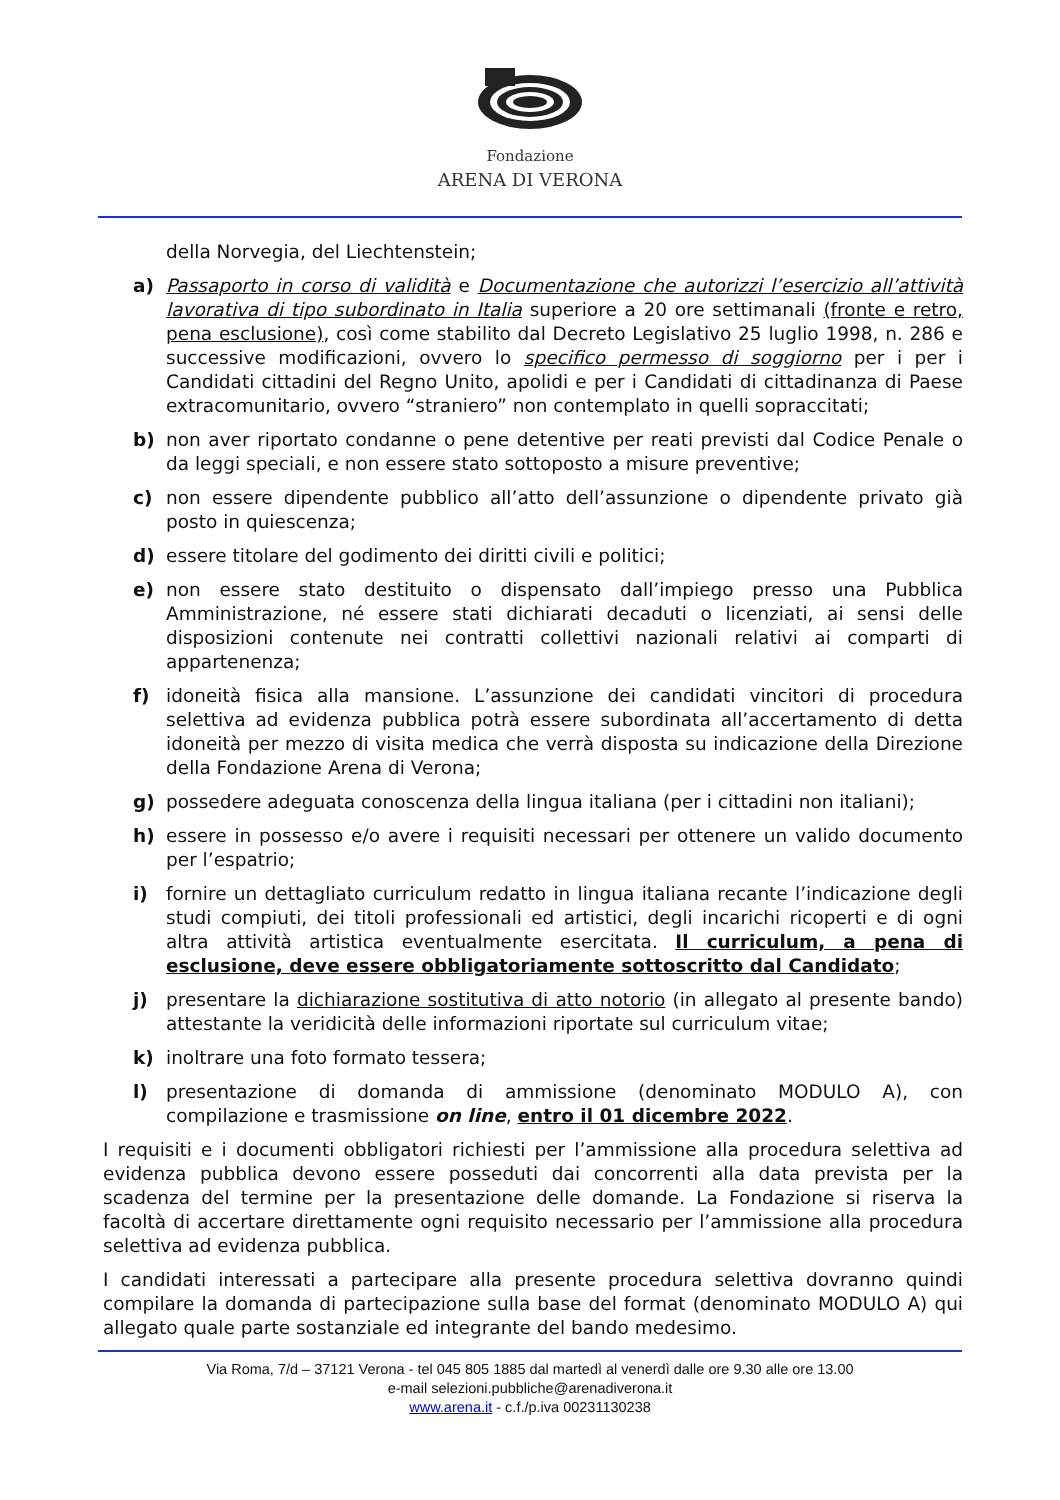Fondazione
ARENA DI VERONA
della Norvegia, del Liechtenstein;
a) Passaporto in corso di validità e Documentazione che autorizzi l’esercizio all’attività lavorativa di tipo subordinato in Italia superiore a 20 ore settimanali (fronte e retro, pena esclusione), così come stabilito dal Decreto Legislativo 25 luglio 1998, n. 286 e successive modificazioni, ovvero lo specifico permesso di soggiorno per i per i Candidati cittadini del Regno Unito, apolidi e per i Candidati di cittadinanza di Paese extracomunitario, ovvero “straniero” non contemplato in quelli sopraccitati;
b) non aver riportato condanne o pene detentive per reati previsti dal Codice Penale o da leggi speciali, e non essere stato sottoposto a misure preventive;
c) non essere dipendente pubblico all’atto dell’assunzione o dipendente privato già posto in quiescenza;
d) essere titolare del godimento dei diritti civili e politici;
e) non essere stato destituito o dispensato dall’impiego presso una Pubblica Amministrazione, né essere stati dichiarati decaduti o licenziati, ai sensi delle disposizioni contenute nei contratti collettivi nazionali relativi ai comparti di appartenenza;
f) idoneità fisica alla mansione. L’assunzione dei candidati vincitori di procedura selettiva ad evidenza pubblica potrà essere subordinata all’accertamento di detta idoneità per mezzo di visita medica che verrà disposta su indicazione della Direzione della Fondazione Arena di Verona;
g) possedere adeguata conoscenza della lingua italiana (per i cittadini non italiani);
h) essere in possesso e/o avere i requisiti necessari per ottenere un valido documento per l’espatrio;
i) fornire un dettagliato curriculum redatto in lingua italiana recante l’indicazione degli studi compiuti, dei titoli professionali ed artistici, degli incarichi ricoperti e di ogni altra attività artistica eventualmente esercitata. Il curriculum, a pena di esclusione, deve essere obbligatoriamente sottoscritto dal Candidato;
j) presentare la dichiarazione sostitutiva di atto notorio (in allegato al presente bando) attestante la veridicità delle informazioni riportate sul curriculum vitae;
k) inoltrare una foto formato tessera;
l) presentazione di domanda di ammissione (denominato MODULO A), con compilazione e trasmissione on line, entro il 01 dicembre 2022.
I requisiti e i documenti obbligatori richiesti per l’ammissione alla procedura selettiva ad evidenza pubblica devono essere posseduti dai concorrenti alla data prevista per la scadenza del termine per la presentazione delle domande. La Fondazione si riserva la facoltà di accertare direttamente ogni requisito necessario per l’ammissione alla procedura selettiva ad evidenza pubblica.
I candidati interessati a partecipare alla presente procedura selettiva dovranno quindi compilare la domanda di partecipazione sulla base del format (denominato MODULO A) qui allegato quale parte sostanziale ed integrante del bando medesimo.
Via Roma, 7/d – 37121 Verona - tel 045 805 1885 dal martedì al venerdì dalle ore 9.30 alle ore 13.00
e-mail selezioni.pubbliche@arenadiverona.it
www.arena.it - c.f./p.iva 00231130238